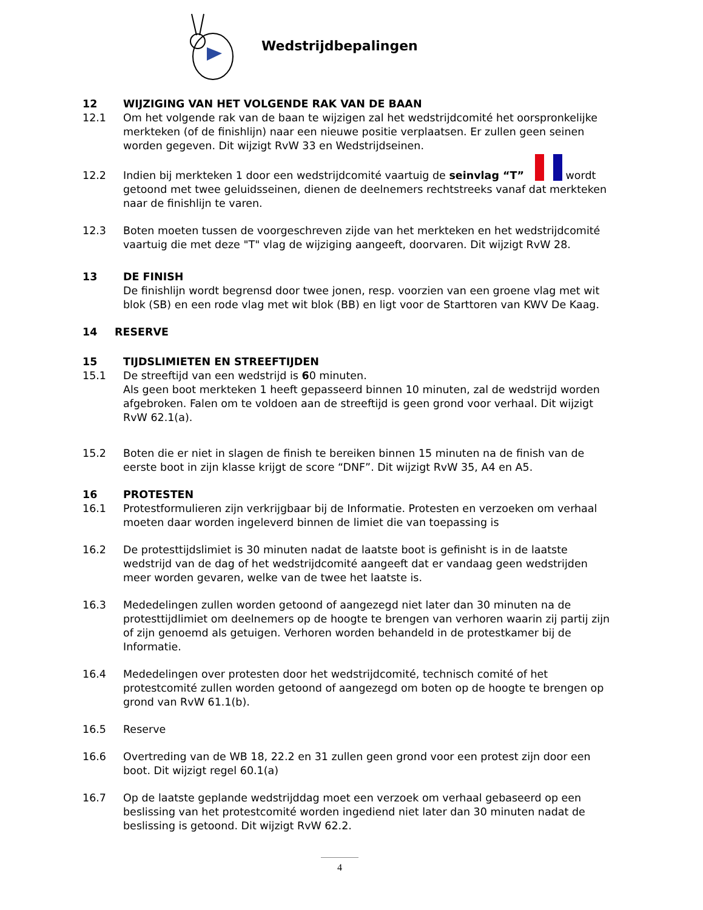Wedstrijdbepalingen
12 WIJZIGING VAN HET VOLGENDE RAK VAN DE BAAN
12.1 Om het volgende rak van de baan te wijzigen zal het wedstrijdcomité het oorspronkelijke merkteken (of de finishlijn) naar een nieuwe positie verplaatsen. Er zullen geen seinen worden gegeven. Dit wijzigt RvW 33 en Wedstrijdseinen.
12.2 Indien bij merkteken 1 door een wedstrijdcomité vaartuig de seinvlag “T” wordt getoond met twee geluidsseinen, dienen de deelnemers rechtstreeks vanaf dat merkteken naar de finishlijn te varen.
12.3 Boten moeten tussen de voorgeschreven zijde van het merkteken en het wedstrijdcomité vaartuig die met deze "T" vlag de wijziging aangeeft, doorvaren. Dit wijzigt RvW 28.
13 DE FINISH
De finishlijn wordt begrensd door twee jonen, resp. voorzien van een groene vlag met wit blok (SB) en een rode vlag met wit blok (BB) en ligt voor de Starttoren van KWV De Kaag.
14 RESERVE
15 TIJDSLIMIETEN EN STREEFTIJDEN
15.1 De streeftijd van een wedstrijd is 60 minuten.
Als geen boot merkteken 1 heeft gepasseerd binnen 10 minuten, zal de wedstrijd worden afgebroken. Falen om te voldoen aan de streeftijd is geen grond voor verhaal. Dit wijzigt RvW 62.1(a).
15.2 Boten die er niet in slagen de finish te bereiken binnen 15 minuten na de finish van de eerste boot in zijn klasse krijgt de score “DNF”. Dit wijzigt RvW 35, A4 en A5.
16 PROTESTEN
16.1 Protestformulieren zijn verkrijgbaar bij de Informatie. Protesten en verzoeken om verhaal moeten daar worden ingeleverd binnen de limiet die van toepassing is
16.2 De protesttijdslimiet is 30 minuten nadat de laatste boot is gefinisht is in de laatste wedstrijd van de dag of het wedstrijdcomité aangeeft dat er vandaag geen wedstrijden meer worden gevaren, welke van de twee het laatste is.
16.3 Mededelingen zullen worden getoond of aangezegd niet later dan 30 minuten na de protesttijdlimiet om deelnemers op de hoogte te brengen van verhoren waarin zij partij zijn of zijn genoemd als getuigen. Verhoren worden behandeld in de protestkamer bij de Informatie.
16.4 Mededelingen over protesten door het wedstrijdcomité, technisch comité of het protestcomité zullen worden getoond of aangezegd om boten op de hoogte te brengen op grond van RvW 61.1(b).
16.5 Reserve
16.6 Overtreding van de WB 18, 22.2 en 31 zullen geen grond voor een protest zijn door een boot. Dit wijzigt regel 60.1(a)
16.7 Op de laatste geplande wedstrijddag moet een verzoek om verhaal gebaseerd op een beslissing van het protestcomité worden ingediend niet later dan 30 minuten nadat de beslissing is getoond. Dit wijzigt RvW 62.2.
4